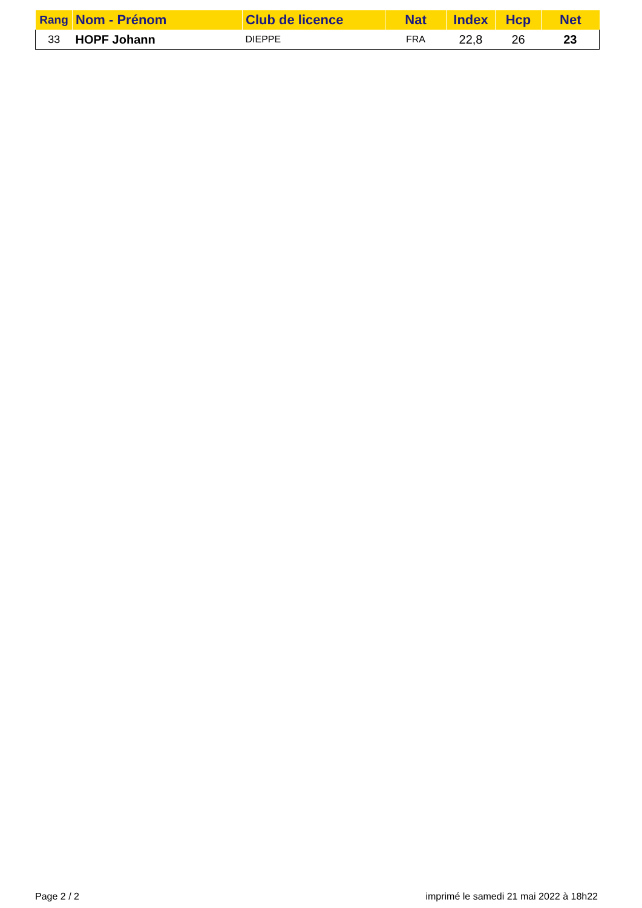| Rang | Nom - Prénom | Club de licence | Nat | Index | Hcp | Net |
| --- | --- | --- | --- | --- | --- | --- |
| 33 | HOPF Johann | DIEPPE | FRA | 22,8 | 26 | 23 |
Page 2 / 2 imprimé le samedi 21 mai 2022 à 18h22